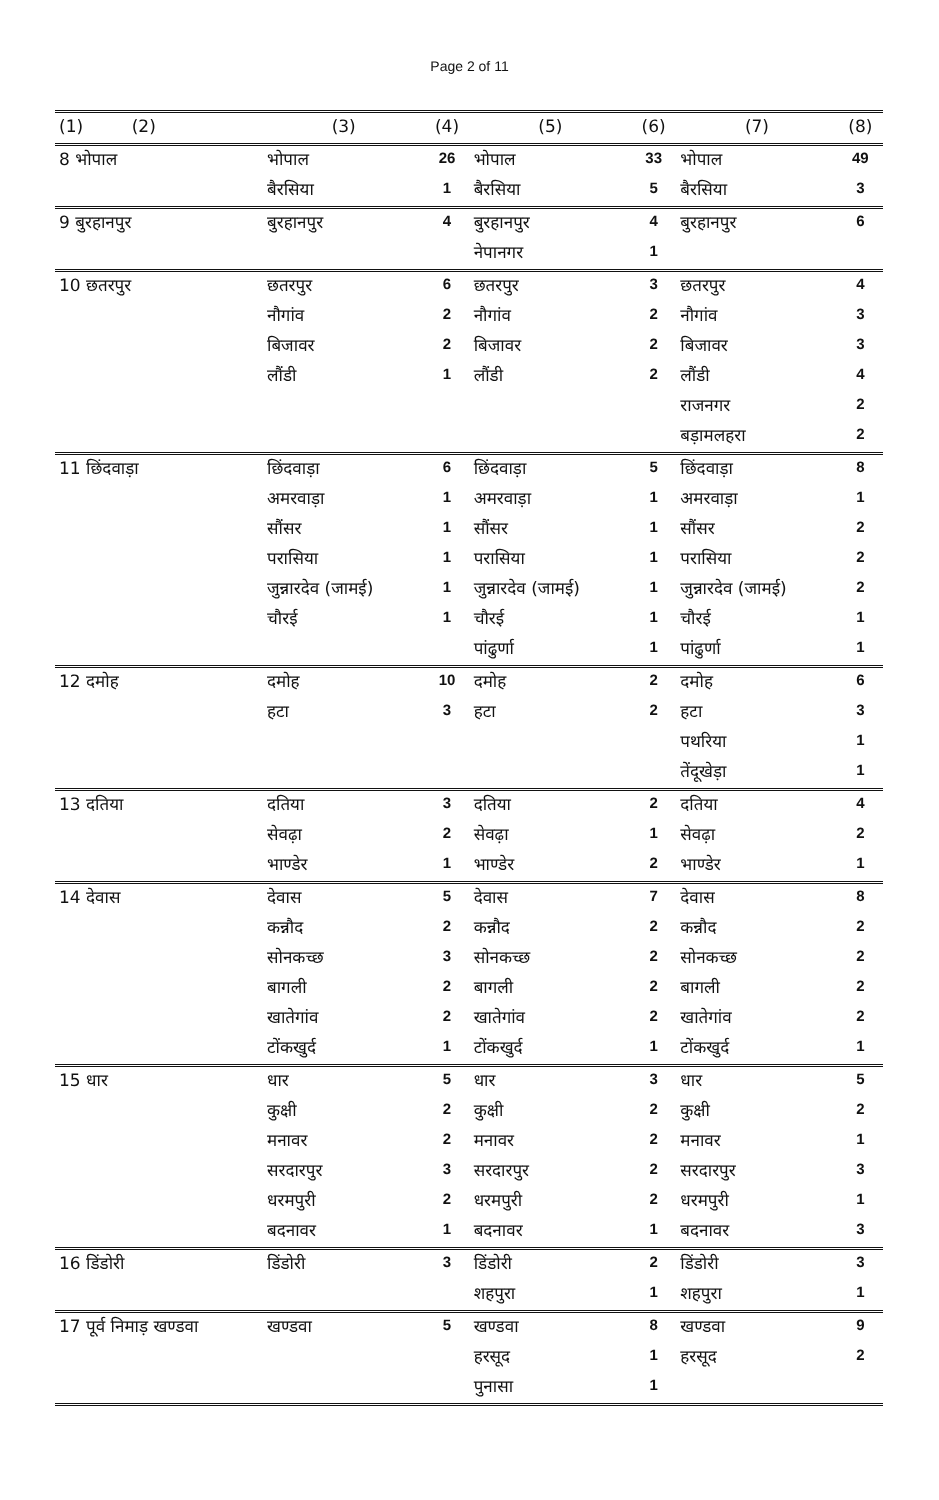Page 2 of 11
| (1) (2) | (3) | (4) | (5) | (6) | (7) | (8) |
| --- | --- | --- | --- | --- | --- | --- |
| 8 भोपाल | भोपाल | 26 | भोपाल | 33 | भोपाल | 49 |
| | बैरसिया | 1 | बैरसिया | 5 | बैरसिया | 3 |
| 9 बुरहानपुर | बुरहानपुर | 4 | बुरहानपुर | 4 | बुरहानपुर | 6 |
| | | | नेपानगर | 1 | | |
| 10 छतरपुर | छतरपुर | 6 | छतरपुर | 3 | छतरपुर | 4 |
| | नौगांव | 2 | नौगांव | 2 | नौगांव | 3 |
| | बिजावर | 2 | बिजावर | 2 | बिजावर | 3 |
| | लौंडी | 1 | लौंडी | 2 | लौंडी | 4 |
| | | | | | राजनगर | 2 |
| | | | | | बड़ामलहरा | 2 |
| 11 छिंदवाड़ा | छिंदवाड़ा | 6 | छिंदवाड़ा | 5 | छिंदवाड़ा | 8 |
| | अमरवाड़ा | 1 | अमरवाड़ा | 1 | अमरवाड़ा | 1 |
| | सौंसर | 1 | सौंसर | 1 | सौंसर | 2 |
| | परासिया | 1 | परासिया | 1 | परासिया | 2 |
| | जुन्नारदेव (जामई) | 1 | जुन्नारदेव (जामई) | 1 | जुन्नारदेव (जामई) | 2 |
| | चौरई | 1 | चौरई | 1 | चौरई | 1 |
| | | | पांढुर्णा | 1 | पांढुर्णा | 1 |
| 12 दमोह | दमोह | 10 | दमोह | 2 | दमोह | 6 |
| | हटा | 3 | हटा | 2 | हटा | 3 |
| | | | | | पथरिया | 1 |
| | | | | | तेंदूखेड़ा | 1 |
| 13 दतिया | दतिया | 3 | दतिया | 2 | दतिया | 4 |
| | सेवढ़ा | 2 | सेवढ़ा | 1 | सेवढ़ा | 2 |
| | भाण्डेर | 1 | भाण्डेर | 2 | भाण्डेर | 1 |
| 14 देवास | देवास | 5 | देवास | 7 | देवास | 8 |
| | कन्नौद | 2 | कन्नौद | 2 | कन्नौद | 2 |
| | सोनकच्छ | 3 | सोनकच्छ | 2 | सोनकच्छ | 2 |
| | बागली | 2 | बागली | 2 | बागली | 2 |
| | खातेगांव | 2 | खातेगांव | 2 | खातेगांव | 2 |
| | टोंकखुर्द | 1 | टोंकखुर्द | 1 | टोंकखुर्द | 1 |
| 15 धार | धार | 5 | धार | 3 | धार | 5 |
| | कुक्षी | 2 | कुक्षी | 2 | कुक्षी | 2 |
| | मनावर | 2 | मनावर | 2 | मनावर | 1 |
| | सरदारपुर | 3 | सरदारपुर | 2 | सरदारपुर | 3 |
| | धरमपुरी | 2 | धरमपुरी | 2 | धरमपुरी | 1 |
| | बदनावर | 1 | बदनावर | 1 | बदनावर | 3 |
| 16 डिंडोरी | डिंडोरी | 3 | डिंडोरी | 2 | डिंडोरी | 3 |
| | | | शहपुरा | 1 | शहपुरा | 1 |
| 17 पूर्व निमाड़ खण्डवा | खण्डवा | 5 | खण्डवा | 8 | खण्डवा | 9 |
| | | | हरसूद | 1 | हरसूद | 2 |
| | | | पुनासा | 1 | | |